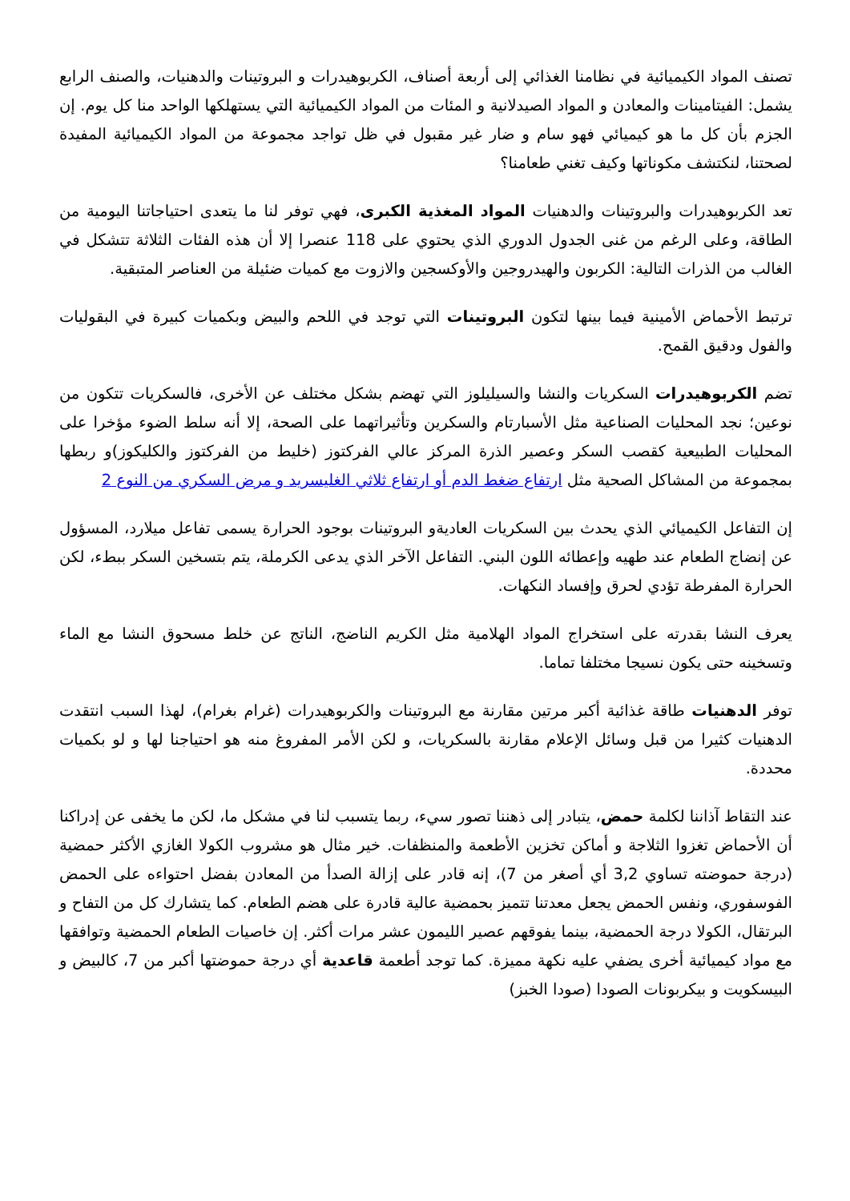تصنف المواد الكيميائية في نظامنا الغذائي إلى أربعة أصناف، الكربوهيدرات و البروتينات والدهنيات، والصنف الرابع يشمل: الفيتامينات والمعادن و المواد الصيدلانية و المئات من المواد الكيميائية التي يستهلكها الواحد منا كل يوم. إن الجزم بأن كل ما هو كيميائي فهو سام و ضار غير مقبول في ظل تواجد مجموعة من المواد الكيميائية المفيدة لصحتنا، لنكتشف مكوناتها وكيف تغني طعامنا؟
تعد الكربوهيدرات والبروتينات والدهنيات المواد المغذية الكبرى، فهي توفر لنا ما يتعدى احتياجاتنا اليومية من الطاقة، وعلى الرغم من غنى الجدول الدوري الذي يحتوي على 118 عنصرا إلا أن هذه الفئات الثلاثة تتشكل في الغالب من الذرات التالية: الكربون والهيدروجين والأوكسجين والازوت مع كميات ضئيلة من العناصر المتبقية.
ترتبط الأحماض الأمينية فيما بينها لتكون البروتينات التي توجد في اللحم والبيض وبكميات كبيرة في البقوليات والفول ودقيق القمح.
تضم الكربوهيدرات السكريات والنشا والسيليلوز التي تهضم بشكل مختلف عن الأخرى، فالسكريات تتكون من نوعين؛ نجد المحليات الصناعية مثل الأسبارتام والسكرين وتأثيراتهما على الصحة، إلا أنه سلط الضوء مؤخرا على المحليات الطبيعية كقصب السكر وعصير الذرة المركز عالي الفركتوز (خليط من الفركتوز والكليكوز)و ربطها بمجموعة من المشاكل الصحية مثل ارتفاع ضغط الدم أو ارتفاع ثلاثي الغليسريد و مرض السكري من النوع 2
إن التفاعل الكيميائي الذي يحدث بين السكريات العاديةو البروتينات بوجود الحرارة يسمى تفاعل ميلارد، المسؤول عن إنضاج الطعام عند طهيه وإعطائه اللون البني. التفاعل الآخر الذي يدعى الكرملة، يتم بتسخين السكر ببطء، لكن الحرارة المفرطة تؤدي لحرق وإفساد النكهات.
يعرف النشا بقدرته على استخراج المواد الهلامية مثل الكريم الناضج، الناتج عن خلط مسحوق النشا مع الماء وتسخينه حتى يكون نسيجا مختلفا تماما.
توفر الدهنيات طاقة غذائية أكبر مرتين مقارنة مع البروتينات والكربوهيدرات (غرام بغرام)، لهذا السبب انتقدت الدهنيات كثيرا من قبل وسائل الإعلام مقارنة بالسكريات، و لكن الأمر المفروغ منه هو احتياجنا لها و لو بكميات محددة.
عند التقاط آذاننا لكلمة حمض، يتبادر إلى ذهننا تصور سيء، ربما يتسبب لنا في مشكل ما، لكن ما يخفى عن إدراكنا أن الأحماض تغزوا الثلاجة و أماكن تخزين الأطعمة والمنظفات. خير مثال هو مشروب الكولا الغازي الأكثر حمضية (درجة حموضته تساوي 3,2 أي أصغر من 7)، إنه قادر على إزالة الصدأ من المعادن بفضل احتواءه على الحمض الفوسفوري، ونفس الحمض يجعل معدتنا تتميز بحمضية عالية قادرة على هضم الطعام. كما يتشارك كل من التفاح و البرتقال، الكولا درجة الحمضية، بينما يفوقهم عصير الليمون عشر مرات أكثر. إن خاصيات الطعام الحمضية وتوافقها مع مواد كيميائية أخرى يضفي عليه نكهة مميزة. كما توجد أطعمة قاعدية أي درجة حموضتها أكبر من 7، كالبيض و البيسكويت و بيكربونات الصودا (صودا الخبز)